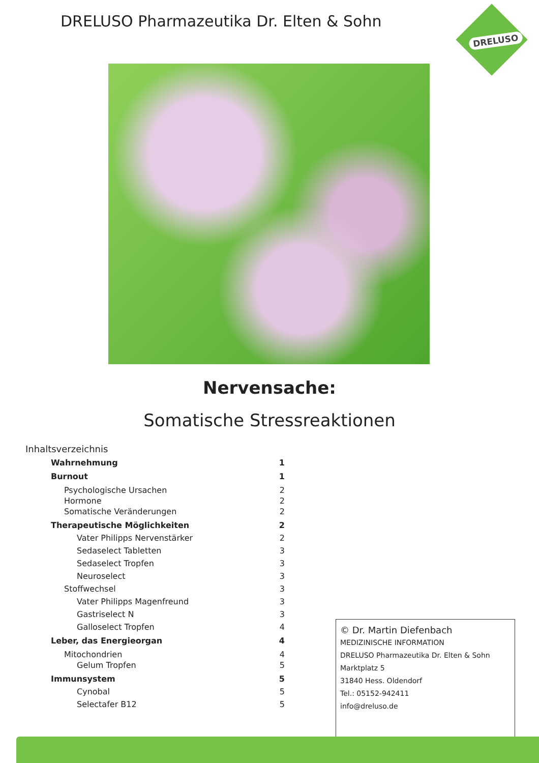DRELUSO Pharmazeutika Dr. Elten & Sohn
DRELUSO
Nervensache:
Somatische Stressreaktionen
Inhaltsverzeichnis
Wahrnehmung 1
Burnout 1
Psychologische Ursachen 2
Hormone 2
Somatische Veränderungen 2
Therapeutische Möglichkeiten 2
Vater Philipps Nervenstärker 2
Sedaselect Tabletten 3
Sedaselect Tropfen 3
Neuroselect 3
Stoffwechsel 3
Vater Philipps Magenfreund 3
Gastriselect N 3
Galloselect Tropfen 4
Leber, das Energieorgan 4
Mitochondrien 4
Gelum Tropfen 5
Immunsystem 5
Cynobal 5
Selectafer B12 5
© Dr. Martin Diefenbach
MEDIZINISCHE INFORMATION
DRELUSO Pharmazeutika Dr. Elten & Sohn
Marktplatz 5
31840 Hess. Oldendorf
Tel.: 05152-942411
info@dreluso.de